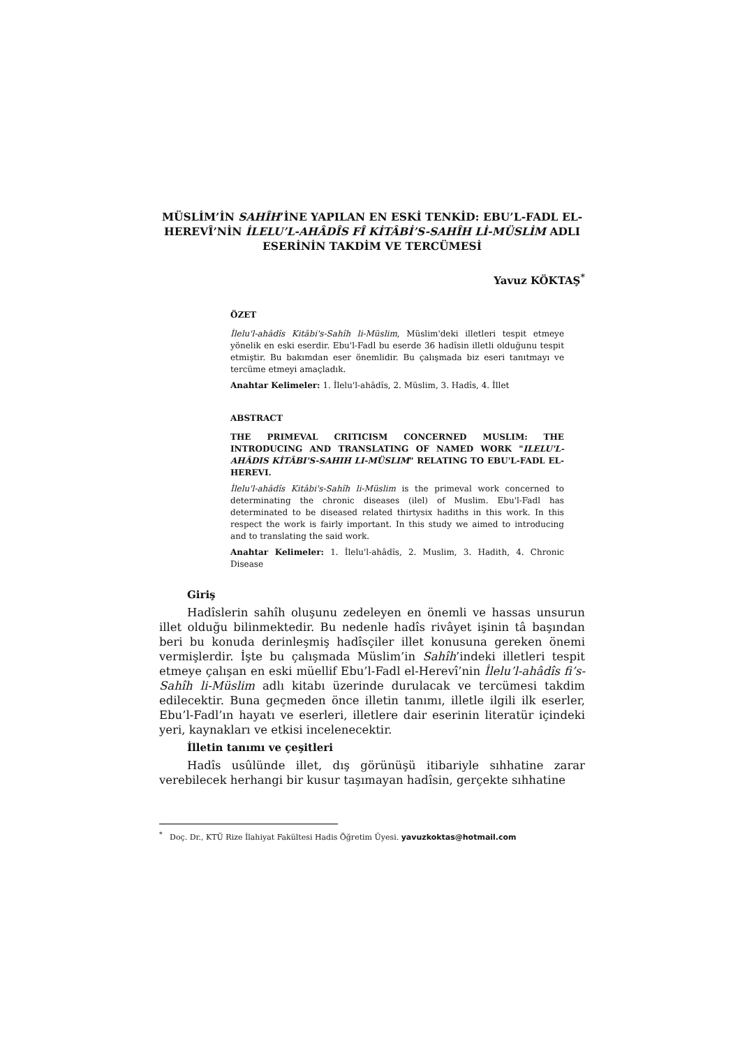MÜSLİM’İN SAHÎH’İNE YAPILAN EN ESKİ TENKİD: EBU’L-FADL EL-HEREVÎ’NİN İLELU’L-AHÂDÎS FÎ KİTÂBİ’S-SAHÎH Lİ-MÜSLİM ADLI ESERİNİN TAKDİM VE TERCÜMESİ
Yavuz KÖKTAŞ<sup>*</sup>
ÖZET
İlelu'l-ahâdîs Kitâbi's-Sahîh li-Müslim, Müslim'deki illetleri tespit etmeye yönelik en eski eserdir. Ebu'l-Fadl bu eserde 36 hadîsin illetli olduğunu tespit etmiştir. Bu bakımdan eser önemlidir. Bu çalışmada biz eseri tanıtmayı ve tercüme etmeyi amaçladık.
Anahtar Kelimeler: 1. İlelu'l-ahâdîs, 2. Müslim, 3. Hadîs, 4. İllet
ABSTRACT
THE PRIMEVAL CRITICISM CONCERNED MUSLIM: THE INTRODUCING AND TRANSLATING OF NAMED WORK "ILELU'L-AHÂDIS KİTÂBI'S-SAHIH LI-MÜSLIM" RELATING TO EBU'L-FADL EL-HEREVI.
İlelu'l-ahâdîs Kitâbi's-Sahîh li-Müslim is the primeval work concerned to determinating the chronic diseases (ilel) of Muslim. Ebu'l-Fadl has determinated to be diseased related thirtysix hadiths in this work. In this respect the work is fairly important. In this study we aimed to introducing and to translating the said work.
Anahtar Kelimeler: 1. İlelu'l-ahâdîs, 2. Muslim, 3. Hadith, 4. Chronic Disease
Giriş
Hadîslerin sahîh oluşunu zedeleyen en önemli ve hassas unsurun illet olduğu bilinmektedir. Bu nedenle hadîs rivâyet işinin tâ başından beri bu konuda derinleşmiş hadîsçiler illet konusuna gereken önemi vermişlerdir. İşte bu çalışmada Müslim’in Sahîh’indeki illetleri tespit etmeye çalışan en eski müellif Ebu’l-Fadl el-Herevî’nin İlelu’l-ahâdîs fi’s-Sahîh li-Müslim adlı kitabı üzerinde durulacak ve tercümesi takdim edilecektir. Buna geçmeden önce illetin tanımı, illetle ilgili ilk eserler, Ebu’l-Fadl’ın hayatı ve eserleri, illetlere dair eserinin literatür içindeki yeri, kaynakları ve etkisi incelenecektir.
İlletin tanımı ve çeşitleri
Hadîs usûlünde illet, dış görünüşü itibariyle sıhhatine zarar verebilecek herhangi bir kusur taşımayan hadîsin, gerçekte sıhhatine
<sup>*</sup> Doç. Dr., KTÜ Rize İlahiyat Fakültesi Hadis Öğretim Üyesi. yavuzkoktas@hotmail.com